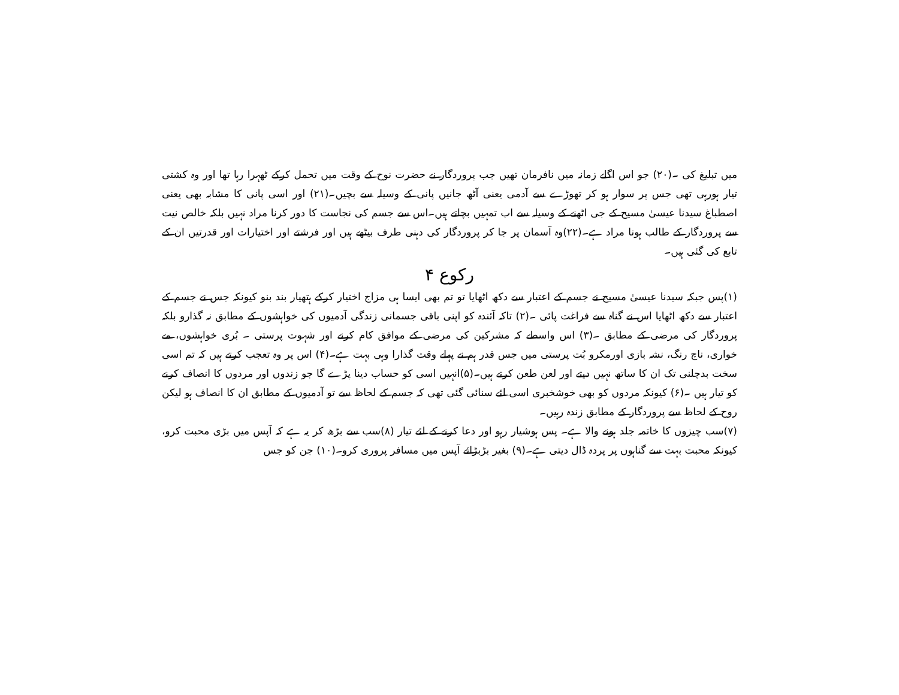میں تبلیغ کی ۔(۲۰) جو اس اگلے زمانہ میں نافرمان تھیں جب پروردگار نے حضرت نوح کے وقت میں تحمل کرکے ٹھہرا رہا تھا اور وہ کشتی تیار ہورہی تھی جس پر سوار ہو کر تھوڑے سے آدمی یعنی آٹھ جانیں پانی کے وسیلہ سے بچیں۔(۲۱) اور اسی پانی کا مشابہ بھی یعنی اصطباغ سیدنا عیسیٰ مسیح کے جی اٹھنے کے وسیلہ سے اب تمہیں بچاتے ہیں۔اس سے جسم کی نجاست کا دور کرنا مراد نہیں بلکہ خالص نیت سے پروردگار کے طالب ہونا مراد ہے۔(۲۲)وہ آسمان پر جا کر پروردگار کی دہنی طرف بیٹھے ہیں اور فرشتے اور اختیارات اور قدرتیں ان کے تابع کی گئی ہیں۔
رکوع ۴
(۱)پس جبکہ سیدنا عیسیٰ مسیح نے جسم کے اعتبار سے دکھ اٹھایا تو تم بھی ایسا ہی مزاج اختیار کرکے ہتھیار بند بنو کیونکہ جس نے جسم کے اعتبار سے دکھ اٹھایا اس نے گناہ سے فراغت پائی ۔(۲) تاکہ آئندہ کو اپنی باقی جسمانی زندگی آدمیوں کی خواہشوں کے مطابق نہ گذارو بلکہ پروردگار کی مرضی کے مطابق ۔(۳) اس واسطے کہ مشرکین کی مرضی کے موافق کام کرنے اور شہوت پرستی ۔ بُری خواہشوں، مے خواری، ناچ رنگ، نشہ بازی اورمکرو بُت پرستی میں جس قدر ہم نے پہلے وقت گذارا وہی بہت ہے۔(۴) اس پر وہ تعجب کرتے ہیں کہ تم اسی سخت بدچلنی تک ان کا ساتھ نہیں دیتے اور لعن طعن کرتے ہیں۔(۵)انہیں اسی کو حساب دینا پڑے گا جو زندوں اور مردوں کا انصاف کرنے کو تیار ہیں ۔(۶) کیونکہ مردوں کو بھی خوشخبری اسی لئے سنائی گئی تھی کہ جسم کے لحاظ سے تو آدمیوں کے مطابق ان کا انصاف ہو لیکن روح کے لحاظ سے پروردگار کے مطابق زندہ رہیں۔
(۷)سب چیزوں کا خاتمہ جلد ہونے والا ہے۔ پس ہوشیار رہو اور دعا کرنے کے لئے تیار (۸)سب سے بڑھ کر یہ ہے کہ آپس میں بڑی محبت کرو، کیونکہ محبت بہت سے گناہوں پر پردہ ڈال دیتی ہے۔(۹) بغیر بڑبڑائے آپس میں مسافر پروری کرو۔(۱۰) جن کو جس